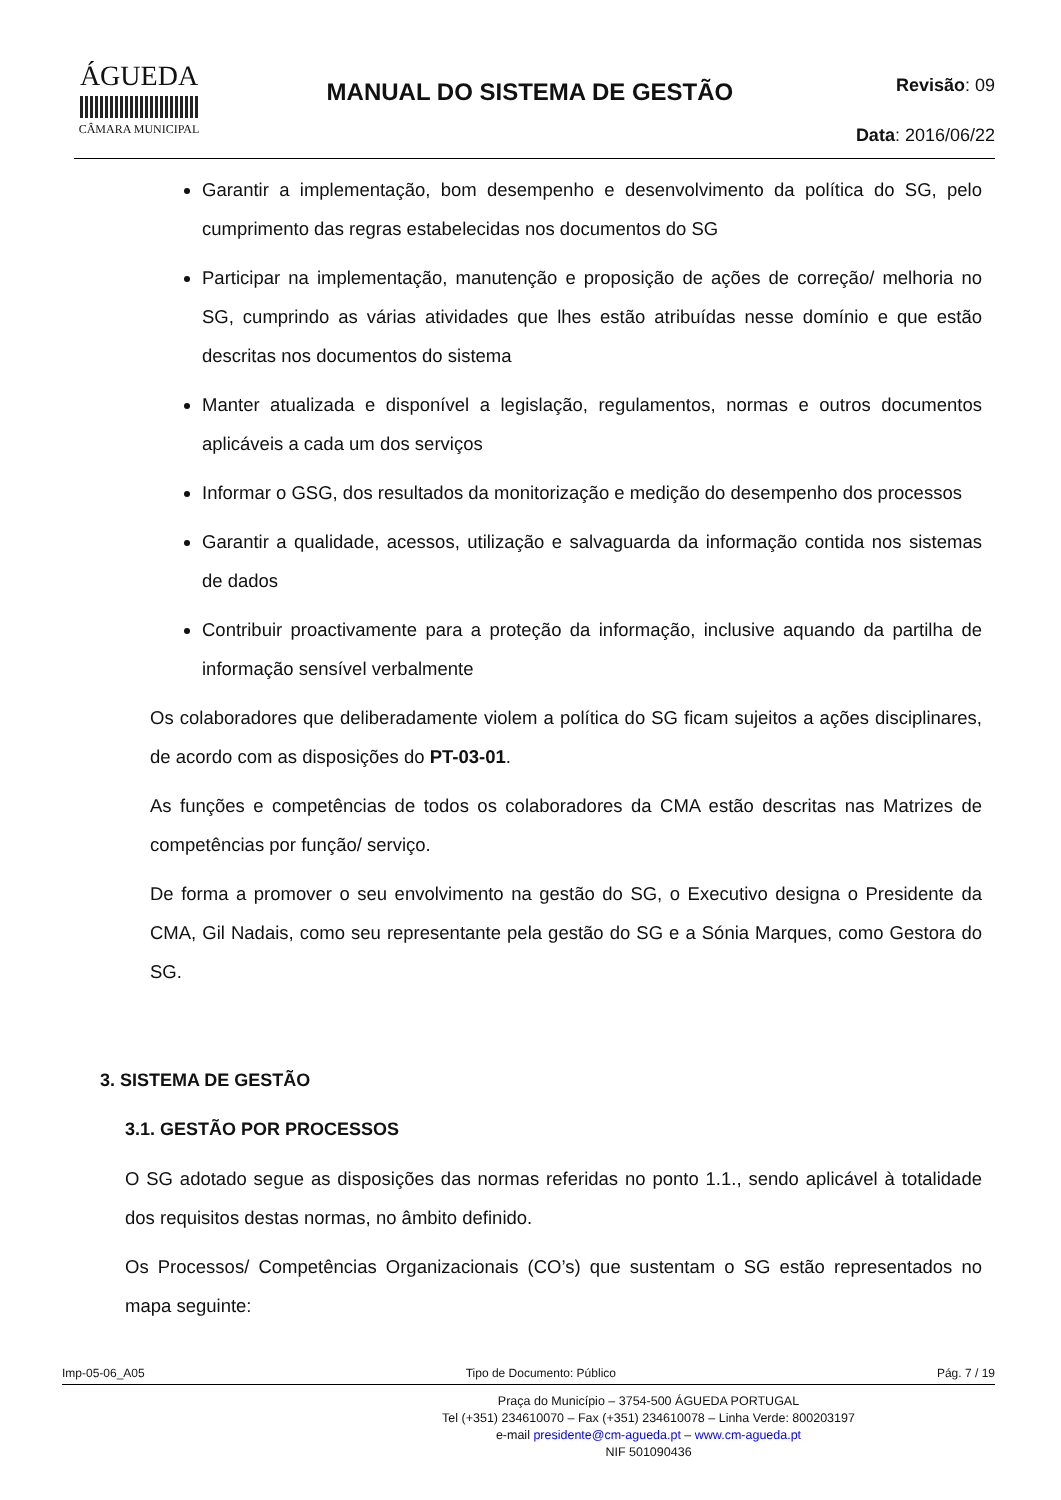ÁGUEDA
CÂMARA MUNICIPAL
MANUAL DO SISTEMA DE GESTÃO
Revisão: 09
Data: 2016/06/22
Garantir a implementação, bom desempenho e desenvolvimento da política do SG, pelo cumprimento das regras estabelecidas nos documentos do SG
Participar na implementação, manutenção e proposição de ações de correção/ melhoria no SG, cumprindo as várias atividades que lhes estão atribuídas nesse domínio e que estão descritas nos documentos do sistema
Manter atualizada e disponível a legislação, regulamentos, normas e outros documentos aplicáveis a cada um dos serviços
Informar o GSG, dos resultados da monitorização e medição do desempenho dos processos
Garantir a qualidade, acessos, utilização e salvaguarda da informação contida nos sistemas de dados
Contribuir proactivamente para a proteção da informação, inclusive aquando da partilha de informação sensível verbalmente
Os colaboradores que deliberadamente violem a política do SG ficam sujeitos a ações disciplinares, de acordo com as disposições do PT-03-01.
As funções e competências de todos os colaboradores da CMA estão descritas nas Matrizes de competências por função/ serviço.
De forma a promover o seu envolvimento na gestão do SG, o Executivo designa o Presidente da CMA, Gil Nadais, como seu representante pela gestão do SG e a Sónia Marques, como Gestora do SG.
3. SISTEMA DE GESTÃO
3.1. GESTÃO POR PROCESSOS
O SG adotado segue as disposições das normas referidas no ponto 1.1., sendo aplicável à totalidade dos requisitos destas normas, no âmbito definido.
Os Processos/ Competências Organizacionais (CO’s) que sustentam o SG estão representados no mapa seguinte:
Imp-05-06_A05 Tipo de Documento: Público Pág. 7 / 19
Praça do Município – 3754-500 ÁGUEDA PORTUGAL
Tel (+351) 234610070 – Fax (+351) 234610078 – Linha Verde: 800203197
e-mail presidente@cm-agueda.pt – www.cm-agueda.pt
NIF 501090436